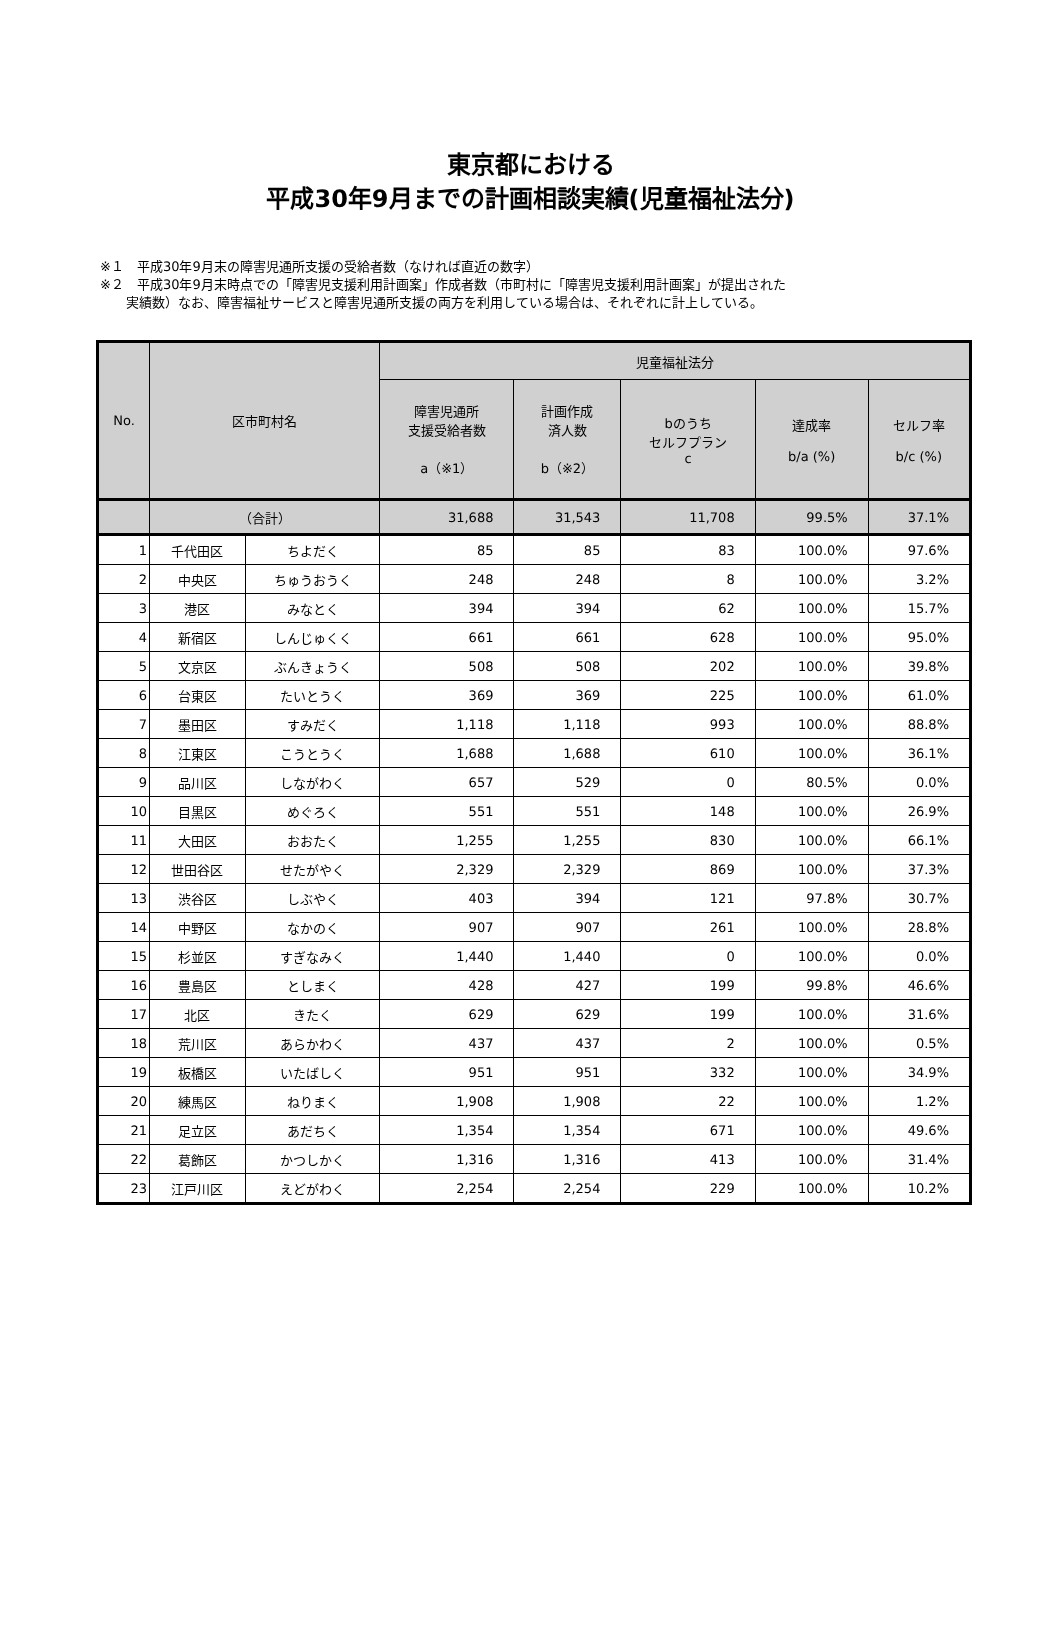東京都における
平成30年9月までの計画相談実績(児童福祉法分)
※１　平成30年9月末の障害児通所支援の受給者数（なければ直近の数字）
※２　平成30年9月末時点での「障害児支援利用計画案」作成者数（市町村に「障害児支援利用計画案」が提出された
　　実績数）なお、障害福祉サービスと障害児通所支援の両方を利用している場合は、それぞれに計上している。
| No. | 区市町村名 | | 児童福祉法分 | | | | |
| --- | --- | --- | --- | --- | --- | --- | --- |
| | | | 障害児通所 支援受給者数 a（※1） | 計画作成 済人数 b（※2） | bのうち セルフプラン c | 達成率 b/a (%) | セルフ率 b/c (%) |
| | （合計） | | 31,688 | 31,543 | 11,708 | 99.5% | 37.1% |
| 1 | 千代田区 | ちよだく | 85 | 85 | 83 | 100.0% | 97.6% |
| 2 | 中央区 | ちゅうおうく | 248 | 248 | 8 | 100.0% | 3.2% |
| 3 | 港区 | みなとく | 394 | 394 | 62 | 100.0% | 15.7% |
| 4 | 新宿区 | しんじゅくく | 661 | 661 | 628 | 100.0% | 95.0% |
| 5 | 文京区 | ぶんきょうく | 508 | 508 | 202 | 100.0% | 39.8% |
| 6 | 台東区 | たいとうく | 369 | 369 | 225 | 100.0% | 61.0% |
| 7 | 墨田区 | すみだく | 1,118 | 1,118 | 993 | 100.0% | 88.8% |
| 8 | 江東区 | こうとうく | 1,688 | 1,688 | 610 | 100.0% | 36.1% |
| 9 | 品川区 | しながわく | 657 | 529 | 0 | 80.5% | 0.0% |
| 10 | 目黒区 | めぐろく | 551 | 551 | 148 | 100.0% | 26.9% |
| 11 | 大田区 | おおたく | 1,255 | 1,255 | 830 | 100.0% | 66.1% |
| 12 | 世田谷区 | せたがやく | 2,329 | 2,329 | 869 | 100.0% | 37.3% |
| 13 | 渋谷区 | しぶやく | 403 | 394 | 121 | 97.8% | 30.7% |
| 14 | 中野区 | なかのく | 907 | 907 | 261 | 100.0% | 28.8% |
| 15 | 杉並区 | すぎなみく | 1,440 | 1,440 | 0 | 100.0% | 0.0% |
| 16 | 豊島区 | としまく | 428 | 427 | 199 | 99.8% | 46.6% |
| 17 | 北区 | きたく | 629 | 629 | 199 | 100.0% | 31.6% |
| 18 | 荒川区 | あらかわく | 437 | 437 | 2 | 100.0% | 0.5% |
| 19 | 板橋区 | いたばしく | 951 | 951 | 332 | 100.0% | 34.9% |
| 20 | 練馬区 | ねりまく | 1,908 | 1,908 | 22 | 100.0% | 1.2% |
| 21 | 足立区 | あだちく | 1,354 | 1,354 | 671 | 100.0% | 49.6% |
| 22 | 葛飾区 | かつしかく | 1,316 | 1,316 | 413 | 100.0% | 31.4% |
| 23 | 江戸川区 | えどがわく | 2,254 | 2,254 | 229 | 100.0% | 10.2% |